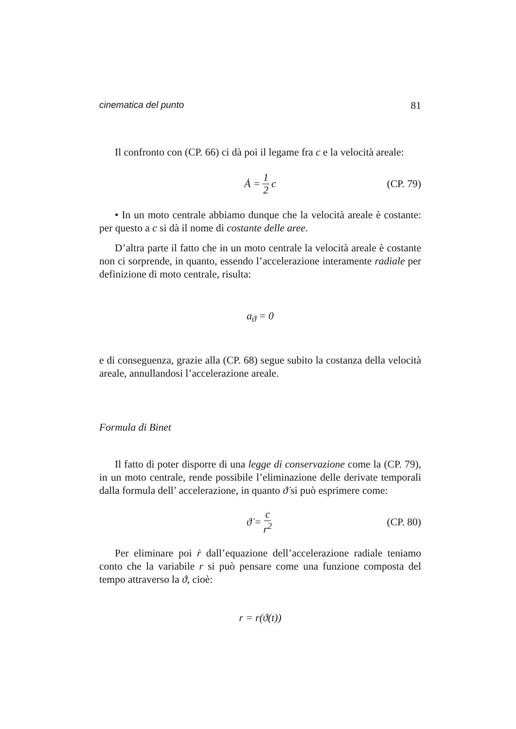cinematica del punto 81
Il confronto con (CP. 66) ci dà poi il legame fra c e la velocità areale:
Ȧ = 1 2 c (CP. 79)
• In un moto centrale abbiamo dunque che la velocità areale è costante: per questo a c si dà il nome di costante delle aree.
D’altra parte il fatto che in un moto centrale la velocità areale è costante non ci sorprende, in quanto, essendo l’accelerazione interamente radiale per definizione di moto centrale, risulta:
a<sub>ϑ</sub> = 0
e di conseguenza, grazie alla (CP. 68) segue subito la costanza della velocità areale, annullandosi l’accelerazione areale.
Formula di Binet
Il fatto di poter disporre di una legge di conservazione come la (CP. 79), in un moto centrale, rende possibile l’eliminazione delle derivate temporali dalla formula dell’ accelerazione, in quanto ϑ̇ si può esprimere come:
ϑ̇ = c r<sup>2</sup> (CP. 80)
Per eliminare poi ṙ dall’equazione dell’accelerazione radiale teniamo conto che la variabile r si può pensare come una funzione composta del tempo attraverso la ϑ, cioè:
r = r(ϑ(t))